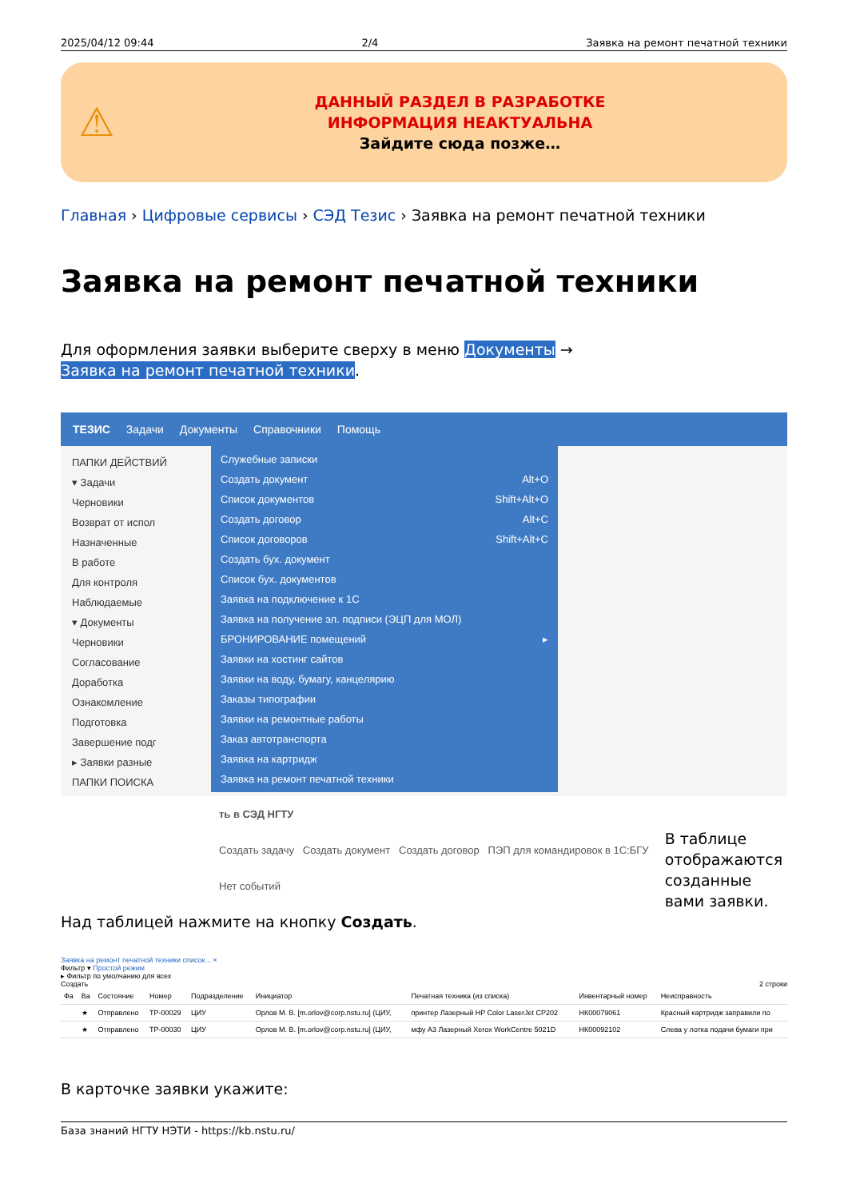2025/04/12 09:44 2/4 Заявка на ремонт печатной техники
⚠
ДАННЫЙ РАЗДЕЛ В РАЗРАБОТКЕ
ИНФОРМАЦИЯ НЕАКТУАЛЬНА
Зайдите сюда позже…
Главная › Цифровые сервисы › СЭД Тезис › Заявка на ремонт печатной техники
Заявка на ремонт печатной техники
Для оформления заявки выберите сверху в меню Документы →
Заявка на ремонт печатной техники.
ТЕЗИС Задачи Документы Справочники Помощь
ПАПКИ ДЕЙСТВИЙ
▾ Задачи
Черновики
Возврат от испол
Назначенные
В работе
Для контроля
Наблюдаемые
▾ Документы
Черновики
Согласование
Доработка
Ознакомление
Подготовка
Завершение подг
▸ Заявки разные
ПАПКИ ПОИСКА
Служебные записки
Создать документ Alt+O
Список документов Shift+Alt+O
Создать договор Alt+C
Список договоров Shift+Alt+C
Создать бух. документ
Список бух. документов
Заявка на подключение к 1С
Заявка на получение эл. подписи (ЭЦП для МОЛ)
БРОНИРОВАНИЕ помещений ▸
Заявки на хостинг сайтов
Заявки на воду, бумагу, канцелярию
Заказы типографии
Заявки на ремонтные работы
Заказ автотранспорта
Заявка на картридж
Заявка на ремонт печатной техники
ть в СЭД НГТУ
Создать задачу Создать документ Создать договор ПЭП для командировок в 1С:БГУ
Нет событий
В таблице отображаются созданные вами заявки.
Над таблицей нажмите на кнопку Создать.
Заявка на ремонт печатной техники список... ×
Фильтр ▾ Простой режим
▸ Фильтр по умолчанию для всех
Создать 2 строки
| Фа | Ва | Состояние | Номер | Подразделение | Инициатор | Печатная техника (из списка) | Инвентарный номер | Неисправность |
| --- | --- | --- | --- | --- | --- | --- | --- | --- |
| | ★ | Отправлено | TP-00029 | ЦИУ | Орлов М. В. [m.orlov@corp.nstu.ru] (ЦИУ, | принтер Лазерный HP Color LaserJet CP202 | НК00079061 | Красный картридж заправили по |
| | ★ | Отправлено | TP-00030 | ЦИУ | Орлов М. В. [m.orlov@corp.nstu.ru] (ЦИУ, | мфу А3 Лазерный Xerox WorkCentre 5021D | НК00092102 | Слева у лотка подачи бумаги при |
В карточке заявки укажите:
База знаний НГТУ НЭТИ - https://kb.nstu.ru/